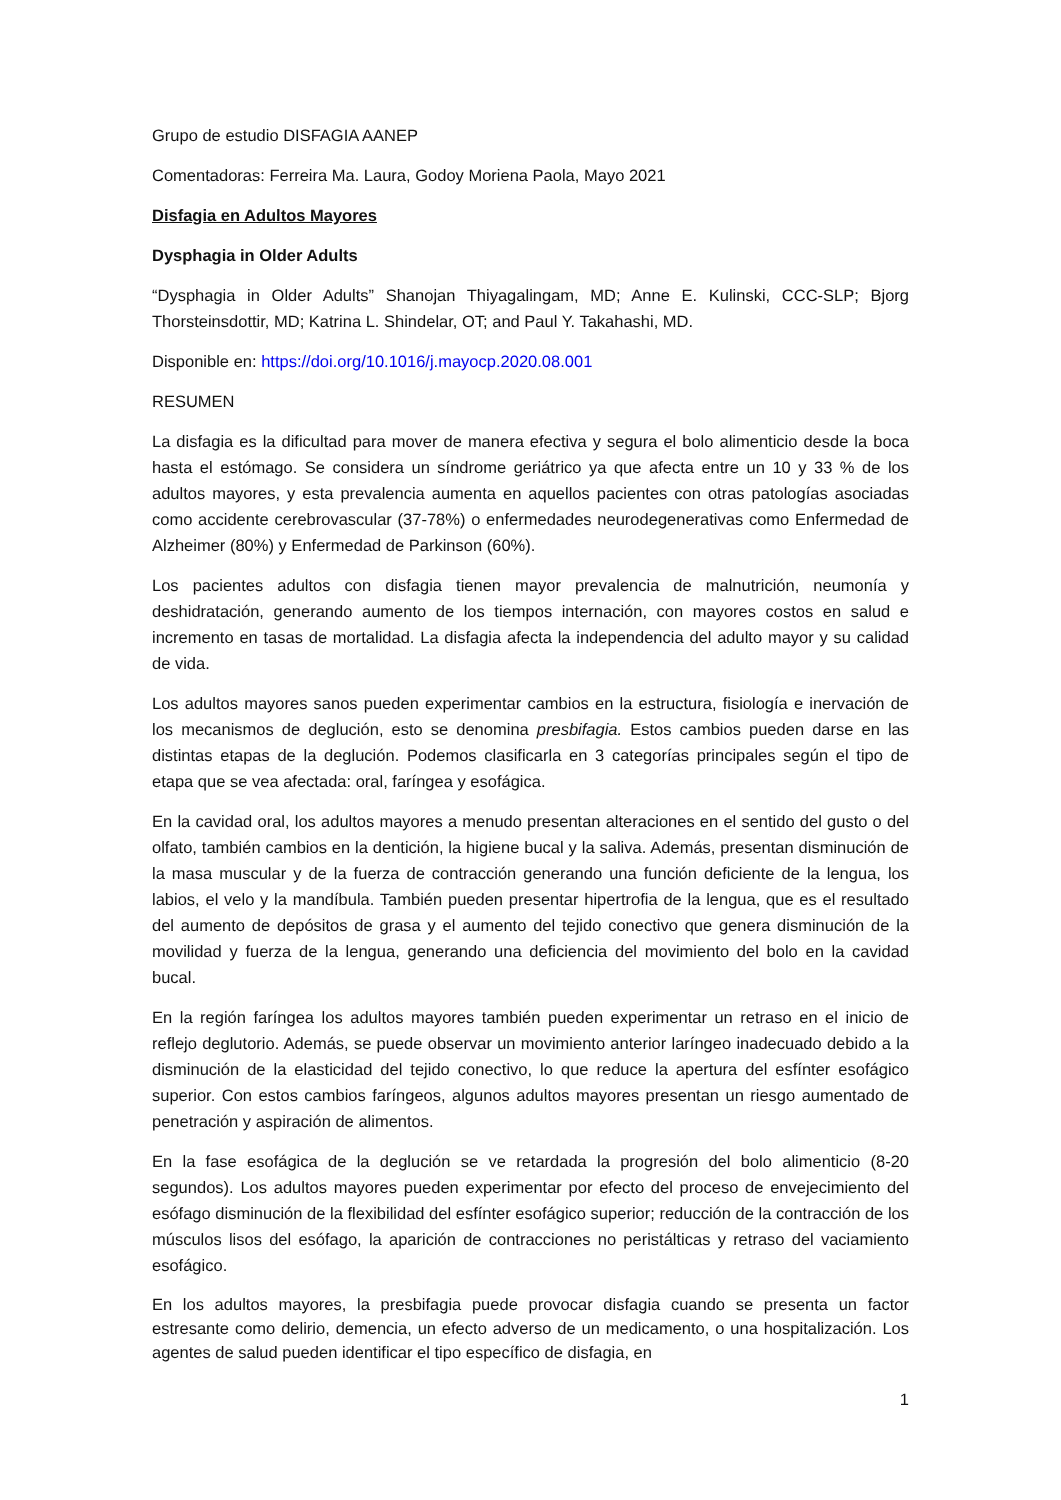Grupo de estudio DISFAGIA AANEP
Comentadoras: Ferreira Ma. Laura, Godoy Moriena Paola, Mayo 2021
Disfagia en Adultos Mayores
Dysphagia in Older Adults
“Dysphagia in Older Adults” Shanojan Thiyagalingam, MD; Anne E. Kulinski, CCC-SLP; Bjorg Thorsteinsdottir, MD; Katrina L. Shindelar, OT; and Paul Y. Takahashi, MD.
Disponible en: https://doi.org/10.1016/j.mayocp.2020.08.001
RESUMEN
La disfagia es la dificultad para mover de manera efectiva y segura el bolo alimenticio desde la boca hasta el estómago. Se considera un síndrome geriátrico ya que afecta entre un 10 y 33 % de los adultos mayores, y esta prevalencia aumenta en aquellos pacientes con otras patologías asociadas como accidente cerebrovascular (37-78%) o enfermedades neurodegenerativas como Enfermedad de Alzheimer (80%) y Enfermedad de Parkinson (60%).
Los pacientes adultos con disfagia tienen mayor prevalencia de malnutrición, neumonía y deshidratación, generando aumento de los tiempos internación, con mayores costos en salud e incremento en tasas de mortalidad. La disfagia afecta la independencia del adulto mayor y su calidad de vida.
Los adultos mayores sanos pueden experimentar cambios en la estructura, fisiología e inervación de los mecanismos de deglución, esto se denomina presbifagia. Estos cambios pueden darse en las distintas etapas de la deglución. Podemos clasificarla en 3 categorías principales según el tipo de etapa que se vea afectada: oral, faríngea y esofágica.
En la cavidad oral, los adultos mayores a menudo presentan alteraciones en el sentido del gusto o del olfato, también cambios en la dentición, la higiene bucal y la saliva. Además, presentan disminución de la masa muscular y de la fuerza de contracción generando una función deficiente de la lengua, los labios, el velo y la mandíbula. También pueden presentar hipertrofia de la lengua, que es el resultado del aumento de depósitos de grasa y el aumento del tejido conectivo que genera disminución de la movilidad y fuerza de la lengua, generando una deficiencia del movimiento del bolo en la cavidad bucal.
En la región faríngea los adultos mayores también pueden experimentar un retraso en el inicio de reflejo deglutorio. Además, se puede observar un movimiento anterior laríngeo inadecuado debido a la disminución de la elasticidad del tejido conectivo, lo que reduce la apertura del esfínter esofágico superior. Con estos cambios faríngeos, algunos adultos mayores presentan un riesgo aumentado de penetración y aspiración de alimentos.
En la fase esofágica de la deglución se ve retardada la progresión del bolo alimenticio (8-20 segundos). Los adultos mayores pueden experimentar por efecto del proceso de envejecimiento del esófago disminución de la flexibilidad del esfínter esofágico superior; reducción de la contracción de los músculos lisos del esófago, la aparición de contracciones no peristálticas y retraso del vaciamiento esofágico.
En los adultos mayores, la presbifagia puede provocar disfagia cuando se presenta un factor estresante como delirio, demencia, un efecto adverso de un medicamento, o una hospitalización. Los agentes de salud pueden identificar el tipo específico de disfagia, en
1